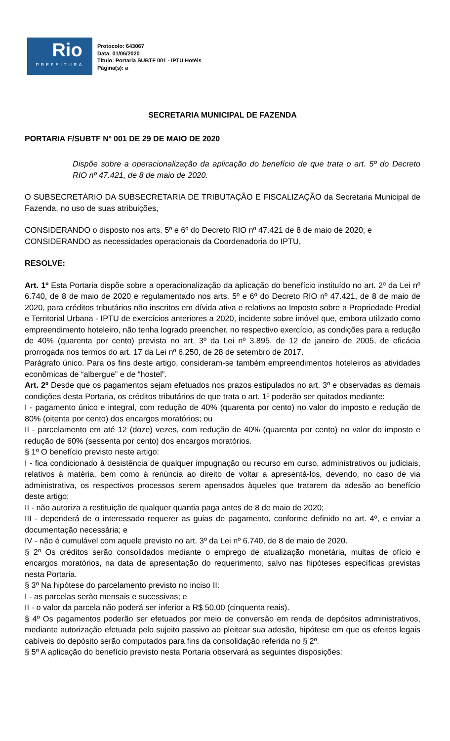Rio
PREFEITURA
Protocolo: 643067
Data: 01/06/2020
Título: Portaria SUBTF 001 - IPTU Hotéis
Página(s): a
SECRETARIA MUNICIPAL DE FAZENDA
PORTARIA F/SUBTF Nº 001 DE 29 DE MAIO DE 2020
Dispõe sobre a operacionalização da aplicação do benefício de que trata o art. 5º do Decreto RIO nº 47.421, de 8 de maio de 2020.
O SUBSECRETÁRIO DA SUBSECRETARIA DE TRIBUTAÇÃO E FISCALIZAÇÃO da Secretaria Municipal de Fazenda, no uso de suas atribuições,
CONSIDERANDO o disposto nos arts. 5º e 6º do Decreto RIO nº 47.421 de 8 de maio de 2020; e
CONSIDERANDO as necessidades operacionais da Coordenadoria do IPTU,
RESOLVE:
Art. 1º Esta Portaria dispõe sobre a operacionalização da aplicação do benefício instituído no art. 2º da Lei nº 6.740, de 8 de maio de 2020 e regulamentado nos arts. 5º e 6º do Decreto RIO nº 47.421, de 8 de maio de 2020, para créditos tributários não inscritos em dívida ativa e relativos ao Imposto sobre a Propriedade Predial e Territorial Urbana - IPTU de exercícios anteriores a 2020, incidente sobre imóvel que, embora utilizado como empreendimento hoteleiro, não tenha logrado preencher, no respectivo exercício, as condições para a redução de 40% (quarenta por cento) prevista no art. 3º da Lei nº 3.895, de 12 de janeiro de 2005, de eficácia prorrogada nos termos do art. 17 da Lei nº 6.250, de 28 de setembro de 2017.
Parágrafo único. Para os fins deste artigo, consideram-se também empreendimentos hoteleiros as atividades econômicas de “albergue” e de “hostel”.
Art. 2º Desde que os pagamentos sejam efetuados nos prazos estipulados no art. 3º e observadas as demais condições desta Portaria, os créditos tributários de que trata o art. 1º poderão ser quitados mediante:
I - pagamento único e integral, com redução de 40% (quarenta por cento) no valor do imposto e redução de 80% (oitenta por cento) dos encargos moratórios; ou
II - parcelamento em até 12 (doze) vezes, com redução de 40% (quarenta por cento) no valor do imposto e redução de 60% (sessenta por cento) dos encargos moratórios.
§ 1º O benefício previsto neste artigo:
I - fica condicionado à desistência de qualquer impugnação ou recurso em curso, administrativos ou judiciais, relativos à matéria, bem como à renúncia ao direito de voltar a apresentá-los, devendo, no caso de via administrativa, os respectivos processos serem apensados àqueles que tratarem da adesão ao benefício deste artigo;
II - não autoriza a restituição de qualquer quantia paga antes de 8 de maio de 2020;
III - dependerá de o interessado requerer as guias de pagamento, conforme definido no art. 4º, e enviar a documentação necessária; e
IV - não é cumulável com aquele previsto no art. 3º da Lei nº 6.740, de 8 de maio de 2020.
§ 2º Os créditos serão consolidados mediante o emprego de atualização monetária, multas de ofício e encargos moratórios, na data de apresentação do requerimento, salvo nas hipóteses específicas previstas nesta Portaria.
§ 3º Na hipótese do parcelamento previsto no inciso II:
I - as parcelas serão mensais e sucessivas; e
II - o valor da parcela não poderá ser inferior a R$ 50,00 (cinquenta reais).
§ 4º Os pagamentos poderão ser efetuados por meio de conversão em renda de depósitos administrativos, mediante autorização efetuada pelo sujeito passivo ao pleitear sua adesão, hipótese em que os efeitos legais cabíveis do depósito serão computados para fins da consolidação referida no § 2º.
§ 5º A aplicação do benefício previsto nesta Portaria observará as seguintes disposições: